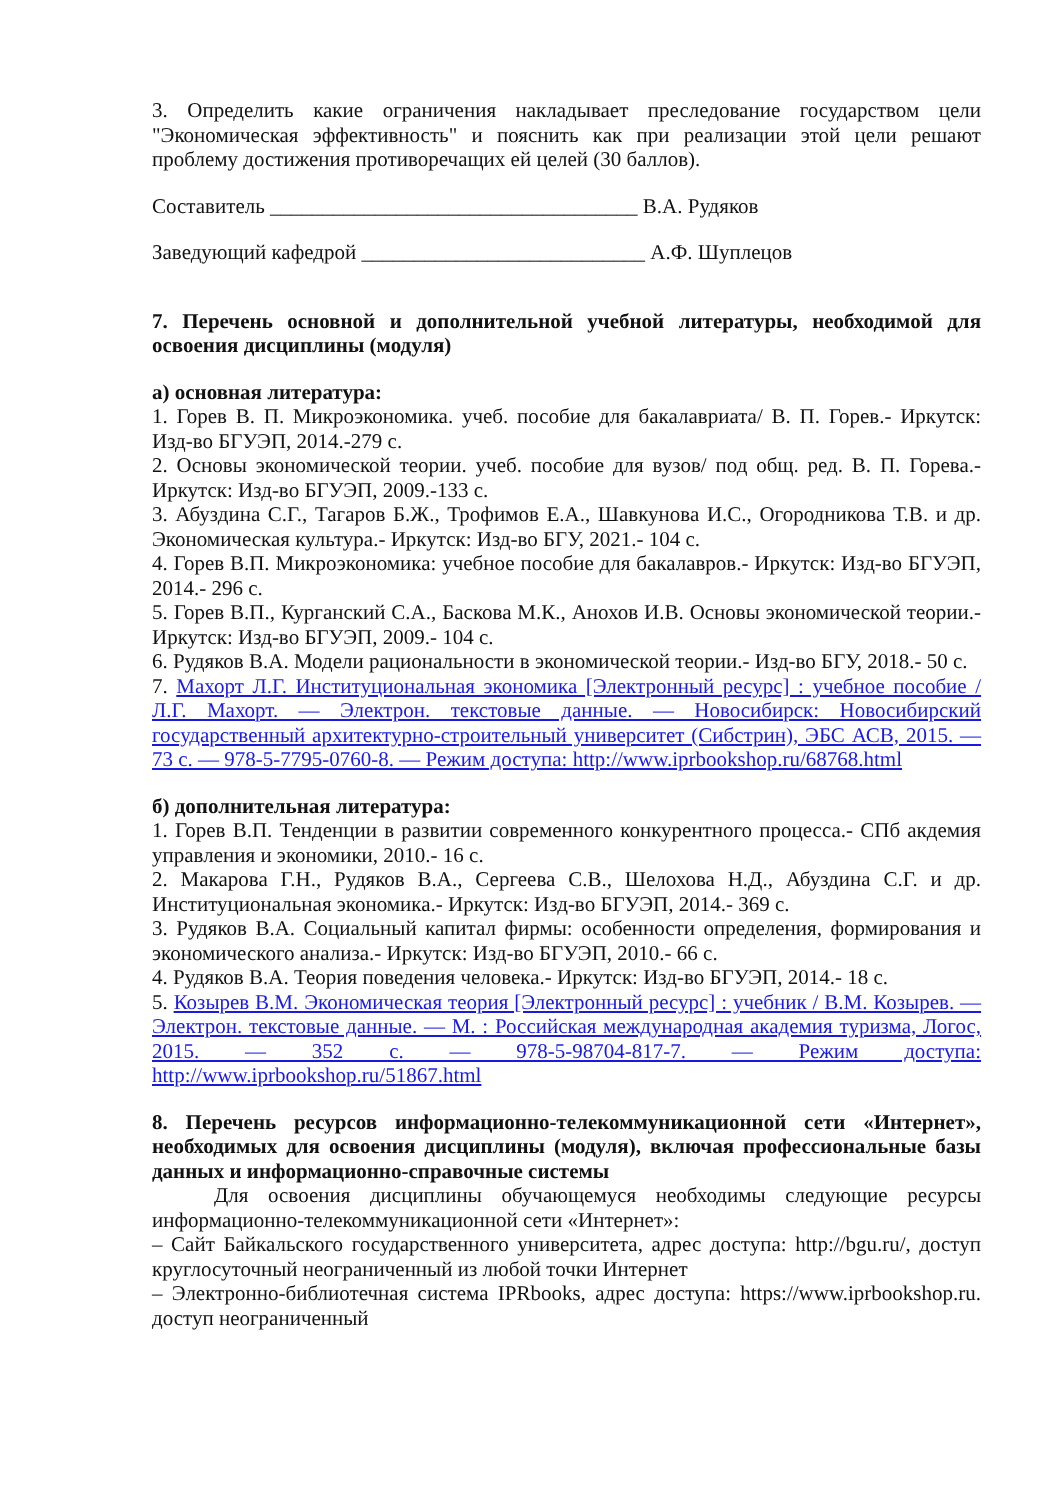3. Определить какие ограничения накладывает преследование государством цели "Экономическая эффективность" и пояснить как при реализации этой цели решают проблему достижения противоречащих ей целей (30 баллов).
Составитель ___________________________________ В.А. Рудяков
Заведующий кафедрой ___________________________ А.Ф. Шуплецов
7. Перечень основной и дополнительной учебной литературы, необходимой для освоения дисциплины (модуля)
а) основная литература:
1. Горев В. П. Микроэкономика. учеб. пособие для бакалавриата/ В. П. Горев.- Иркутск: Изд-во БГУЭП, 2014.-279 с.
2. Основы экономической теории. учеб. пособие для вузов/ под общ. ред. В. П. Горева.- Иркутск: Изд-во БГУЭП, 2009.-133 с.
3. Абуздина С.Г., Тагаров Б.Ж., Трофимов Е.А., Шавкунова И.С., Огородникова Т.В. и др. Экономическая культура.- Иркутск: Изд-во БГУ, 2021.- 104 с.
4. Горев В.П. Микроэкономика: учебное пособие для бакалавров.- Иркутск: Изд-во БГУЭП, 2014.- 296 с.
5. Горев В.П., Курганский С.А., Баскова М.К., Анохов И.В. Основы экономической теории.- Иркутск: Изд-во БГУЭП, 2009.- 104 с.
6. Рудяков В.А. Модели рациональности в экономической теории.- Изд-во БГУ, 2018.- 50 с.
7. Махорт Л.Г. Институциональная экономика [Электронный ресурс] : учебное пособие / Л.Г. Махорт. — Электрон. текстовые данные. — Новосибирск: Новосибирский государственный архитектурно-строительный университет (Сибстрин), ЭБС АСВ, 2015. — 73 c. — 978-5-7795-0760-8. — Режим доступа: http://www.iprbookshop.ru/68768.html
б) дополнительная литература:
1. Горев В.П. Тенденции в развитии современного конкурентного процесса.- СПб акдемия управления и экономики, 2010.- 16 с.
2. Макарова Г.Н., Рудяков В.А., Сергеева С.В., Шелохова Н.Д., Абуздина С.Г. и др. Институциональная экономика.- Иркутск: Изд-во БГУЭП, 2014.- 369 с.
3. Рудяков В.А. Социальный капитал фирмы: особенности определения, формирования и экономического анализа.- Иркутск: Изд-во БГУЭП, 2010.- 66 с.
4. Рудяков В.А. Теория поведения человека.- Иркутск: Изд-во БГУЭП, 2014.- 18 с.
5. Козырев В.М. Экономическая теория [Электронный ресурс] : учебник / В.М. Козырев. — Электрон. текстовые данные. — М. : Российская международная академия туризма, Логос, 2015. — 352 c. — 978-5-98704-817-7. — Режим доступа: http://www.iprbookshop.ru/51867.html
8. Перечень ресурсов информационно-телекоммуникационной сети «Интернет», необходимых для освоения дисциплины (модуля), включая профессиональные базы данных и информационно-справочные системы
Для освоения дисциплины обучающемуся необходимы следующие ресурсы информационно-телекоммуникационной сети «Интернет»:
– Сайт Байкальского государственного университета, адрес доступа: http://bgu.ru/, доступ круглосуточный неограниченный из любой точки Интернет
– Электронно-библиотечная система IPRbooks, адрес доступа: https://www.iprbookshop.ru. доступ неограниченный